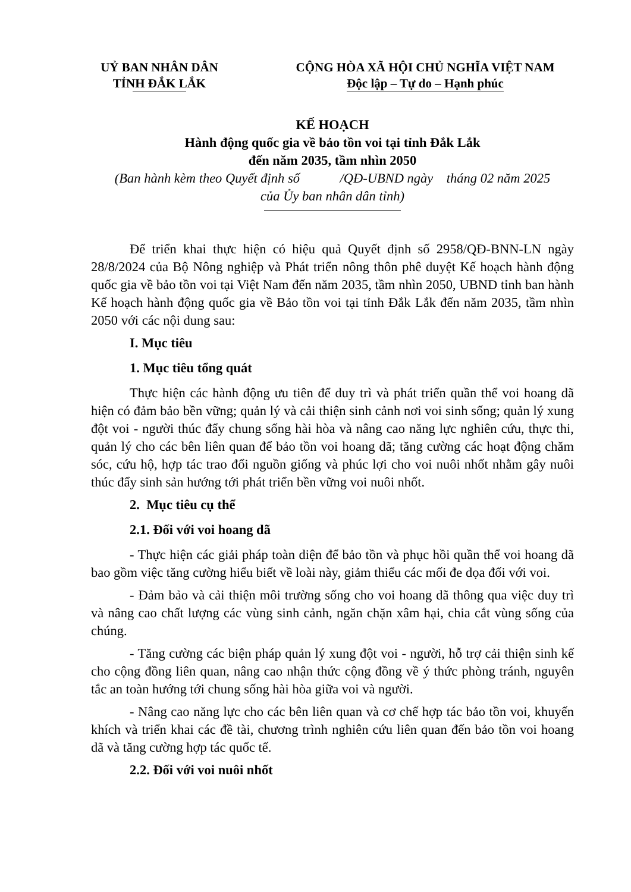UỶ BAN NHÂN DÂN
TỈNH ĐẮK LẮK
CỘNG HÒA XÃ HỘI CHỦ NGHĨA VIỆT NAM
Độc lập – Tự do – Hạnh phúc
KẾ HOẠCH
Hành động quốc gia về bảo tồn voi tại tỉnh Đắk Lắk
đến năm 2035, tầm nhìn 2050
(Ban hành kèm theo Quyết định số /QĐ-UBND ngày tháng 02 năm 2025
của Ủy ban nhân dân tỉnh)
Để triển khai thực hiện có hiệu quả Quyết định số 2958/QĐ-BNN-LN ngày 28/8/2024 của Bộ Nông nghiệp và Phát triển nông thôn phê duyệt Kế hoạch hành động quốc gia về bảo tồn voi tại Việt Nam đến năm 2035, tầm nhìn 2050, UBND tỉnh ban hành Kế hoạch hành động quốc gia về Bảo tồn voi tại tỉnh Đắk Lắk đến năm 2035, tầm nhìn 2050 với các nội dung sau:
I. Mục tiêu
1. Mục tiêu tổng quát
Thực hiện các hành động ưu tiên để duy trì và phát triển quần thể voi hoang dã hiện có đảm bảo bền vững; quản lý và cải thiện sinh cảnh nơi voi sinh sống; quản lý xung đột voi - người thúc đẩy chung sống hài hòa và nâng cao năng lực nghiên cứu, thực thi, quản lý cho các bên liên quan để bảo tồn voi hoang dã; tăng cường các hoạt động chăm sóc, cứu hộ, hợp tác trao đổi nguồn giống và phúc lợi cho voi nuôi nhốt nhằm gây nuôi thúc đẩy sinh sản hướng tới phát triển bền vững voi nuôi nhốt.
2. Mục tiêu cụ thể
2.1. Đối với voi hoang dã
- Thực hiện các giải pháp toàn diện để bảo tồn và phục hồi quần thể voi hoang dã bao gồm việc tăng cường hiểu biết về loài này, giảm thiểu các mối đe dọa đối với voi.
- Đảm bảo và cải thiện môi trường sống cho voi hoang dã thông qua việc duy trì và nâng cao chất lượng các vùng sinh cảnh, ngăn chặn xâm hại, chia cắt vùng sống của chúng.
- Tăng cường các biện pháp quản lý xung đột voi - người, hỗ trợ cải thiện sinh kế cho cộng đồng liên quan, nâng cao nhận thức cộng đồng về ý thức phòng tránh, nguyên tắc an toàn hướng tới chung sống hài hòa giữa voi và người.
- Nâng cao năng lực cho các bên liên quan và cơ chế hợp tác bảo tồn voi, khuyến khích và triển khai các đề tài, chương trình nghiên cứu liên quan đến bảo tồn voi hoang dã và tăng cường hợp tác quốc tế.
2.2. Đối với voi nuôi nhốt